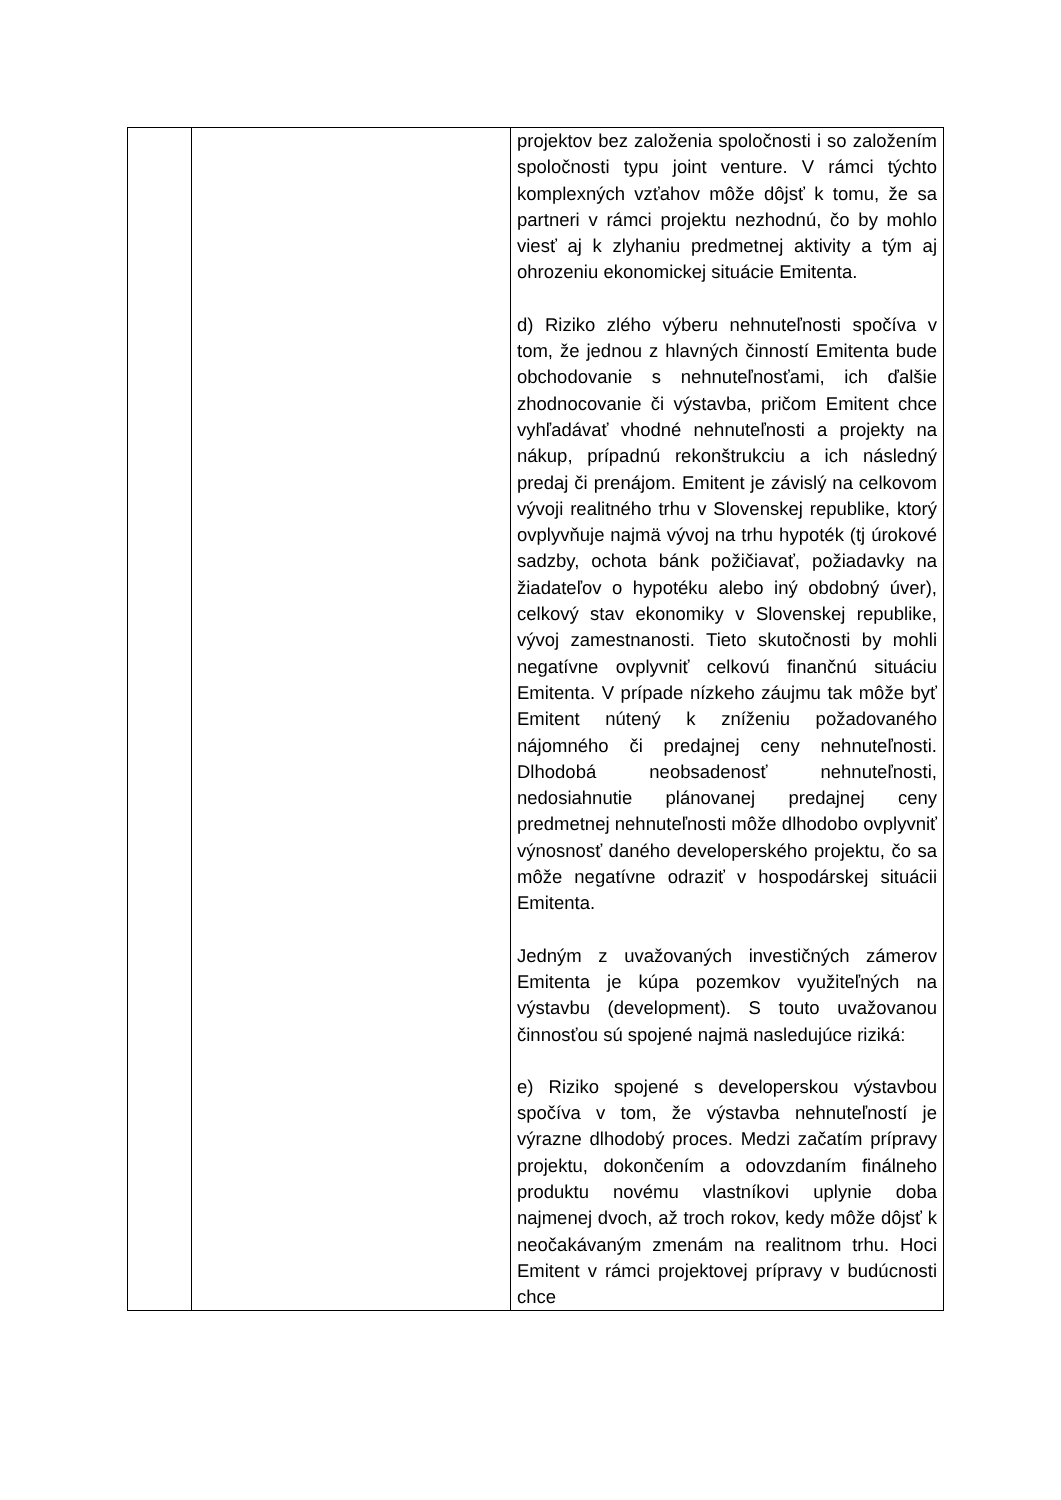| | | projektov bez založenia spoločnosti i so založením spoločnosti typu joint venture. V rámci týchto komplexných vzťahov môže dôjsť k tomu, že sa partneri v rámci projektu nezhodnú, čo by mohlo viesť aj k zlyhaniu predmetnej aktivity a tým aj ohrozeniu ekonomickej situácie Emitenta. d) Riziko zlého výberu nehnuteľnosti spočíva v tom, že jednou z hlavných činností Emitenta bude obchodovanie s nehnuteľnosťami, ich ďalšie zhodnocovanie či výstavba, pričom Emitent chce vyhľadávať vhodné nehnuteľnosti a projekty na nákup, prípadnú rekonštrukciu a ich následný predaj či prenájom. Emitent je závislý na celkovom vývoji realitného trhu v Slovenskej republike, ktorý ovplyvňuje najmä vývoj na trhu hypoték (tj úrokové sadzby, ochota bánk požičiavať, požiadavky na žiadateľov o hypotéku alebo iný obdobný úver), celkový stav ekonomiky v Slovenskej republike, vývoj zamestnanosti. Tieto skutočnosti by mohli negatívne ovplyvniť celkovú finančnú situáciu Emitenta. V prípade nízkeho záujmu tak môže byť Emitent nútený k zníženiu požadovaného nájomného či predajnej ceny nehnuteľnosti. Dlhodobá neobsadenosť nehnuteľnosti, nedosiahnutie plánovanej predajnej ceny predmetnej nehnuteľnosti môže dlhodobo ovplyvniť výnosnosť daného developerského projektu, čo sa môže negatívne odraziť v hospodárskej situácii Emitenta. Jedným z uvažovaných investičných zámerov Emitenta je kúpa pozemkov využiteľných na výstavbu (development). S touto uvažovanou činnosťou sú spojené najmä nasledujúce riziká: e) Riziko spojené s developerskou výstavbou spočíva v tom, že výstavba nehnuteľností je výrazne dlhodobý proces. Medzi začatím prípravy projektu, dokončením a odovzdaním finálneho produktu novému vlastníkovi uplynie doba najmenej dvoch, až troch rokov, kedy môže dôjsť k neočakávaným zmenám na realitnom trhu. Hoci Emitent v rámci projektovej prípravy v budúcnosti chce |